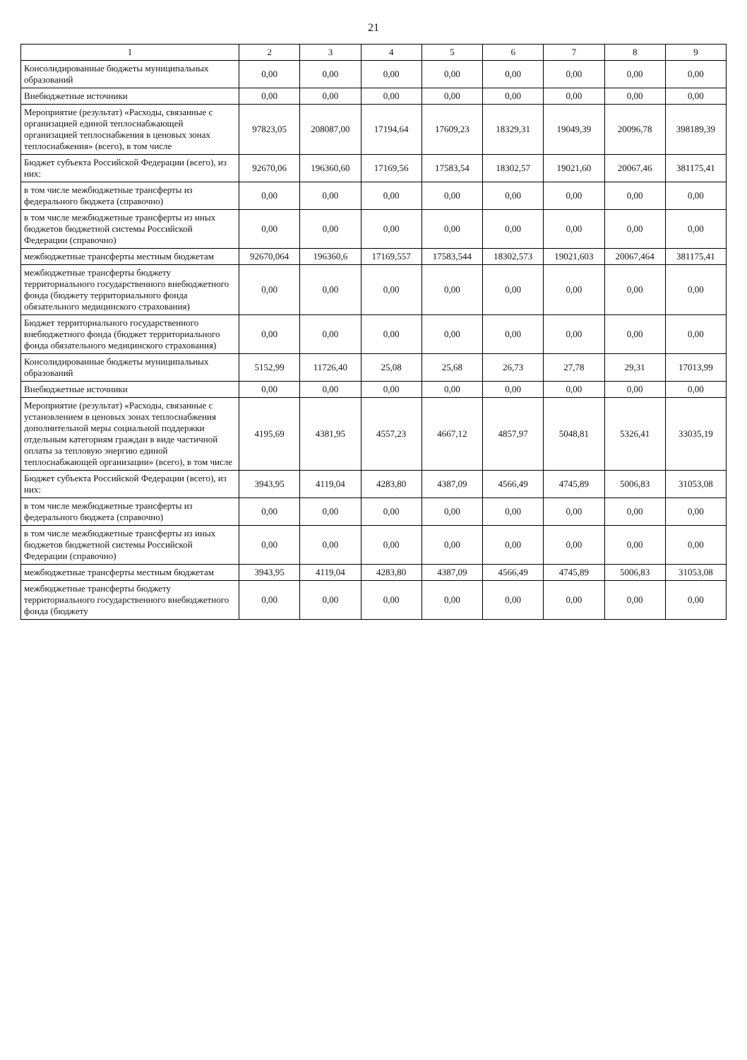21
| 1 | 2 | 3 | 4 | 5 | 6 | 7 | 8 | 9 |
| --- | --- | --- | --- | --- | --- | --- | --- | --- |
| Консолидированные бюджеты муниципальных образований | 0,00 | 0,00 | 0,00 | 0,00 | 0,00 | 0,00 | 0,00 | 0,00 |
| Внебюджетные источники | 0,00 | 0,00 | 0,00 | 0,00 | 0,00 | 0,00 | 0,00 | 0,00 |
| Мероприятие (результат) «Расходы, связанные с организацией единой теплоснабжающей организацией теплоснабжения в ценовых зонах теплоснабжения» (всего), в том числе | 97823,05 | 208087,00 | 17194,64 | 17609,23 | 18329,31 | 19049,39 | 20096,78 | 398189,39 |
| Бюджет субъекта Российской Федерации (всего), из них: | 92670,06 | 196360,60 | 17169,56 | 17583,54 | 18302,57 | 19021,60 | 20067,46 | 381175,41 |
| в том числе межбюджетные трансферты из федерального бюджета (справочно) | 0,00 | 0,00 | 0,00 | 0,00 | 0,00 | 0,00 | 0,00 | 0,00 |
| в том числе межбюджетные трансферты из иных бюджетов бюджетной системы Российской Федерации (справочно) | 0,00 | 0,00 | 0,00 | 0,00 | 0,00 | 0,00 | 0,00 | 0,00 |
| межбюджетные трансферты местным бюджетам | 92670,064 | 196360,6 | 17169,557 | 17583,544 | 18302,573 | 19021,603 | 20067,464 | 381175,41 |
| межбюджетные трансферты бюджету территориального государственного внебюджетного фонда (бюджету территориального фонда обязательного медицинского страхования) | 0,00 | 0,00 | 0,00 | 0,00 | 0,00 | 0,00 | 0,00 | 0,00 |
| Бюджет территориального государственного внебюджетного фонда (бюджет территориального фонда обязательного медицинского страхования) | 0,00 | 0,00 | 0,00 | 0,00 | 0,00 | 0,00 | 0,00 | 0,00 |
| Консолидированные бюджеты муниципальных образований | 5152,99 | 11726,40 | 25,08 | 25,68 | 26,73 | 27,78 | 29,31 | 17013,99 |
| Внебюджетные источники | 0,00 | 0,00 | 0,00 | 0,00 | 0,00 | 0,00 | 0,00 | 0,00 |
| Мероприятие (результат) «Расходы, связанные с установлением в ценовых зонах теплоснабжения дополнительной меры социальной поддержки отдельным категориям граждан в виде частичной оплаты за тепловую энергию единой теплоснабжающей организации» (всего), в том числе | 4195,69 | 4381,95 | 4557,23 | 4667,12 | 4857,97 | 5048,81 | 5326,41 | 33035,19 |
| Бюджет субъекта Российской Федерации (всего), из них: | 3943,95 | 4119,04 | 4283,80 | 4387,09 | 4566,49 | 4745,89 | 5006,83 | 31053,08 |
| в том числе межбюджетные трансферты из федерального бюджета (справочно) | 0,00 | 0,00 | 0,00 | 0,00 | 0,00 | 0,00 | 0,00 | 0,00 |
| в том числе межбюджетные трансферты из иных бюджетов бюджетной системы Российской Федерации (справочно) | 0,00 | 0,00 | 0,00 | 0,00 | 0,00 | 0,00 | 0,00 | 0,00 |
| межбюджетные трансферты местным бюджетам | 3943,95 | 4119,04 | 4283,80 | 4387,09 | 4566,49 | 4745,89 | 5006,83 | 31053,08 |
| межбюджетные трансферты бюджету территориального государственного внебюджетного фонда (бюджету | 0,00 | 0,00 | 0,00 | 0,00 | 0,00 | 0,00 | 0,00 | 0,00 |